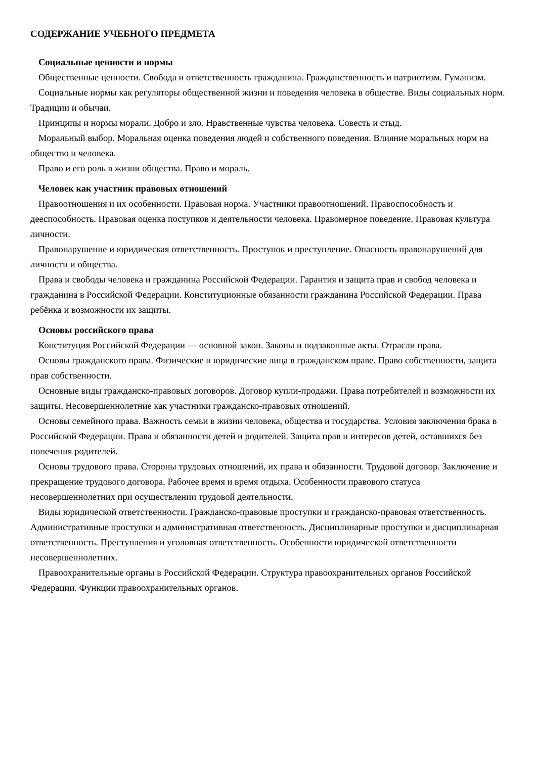СОДЕРЖАНИЕ УЧЕБНОГО ПРЕДМЕТА
Социальные ценности и нормы
Общественные ценности. Свобода и ответственность гражданина. Гражданственность и патриотизм. Гуманизм.
Социальные нормы как регуляторы общественной жизни и поведения человека в обществе. Виды социальных норм. Традиции и обычаи.
Принципы и нормы морали. Добро и зло. Нравственные чувства человека. Совесть и стыд.
Моральный выбор. Моральная оценка поведения людей и собственного поведения. Влияние моральных норм на общество и человека.
Право и его роль в жизни общества. Право и мораль.
Человек как участник правовых отношений
Правоотношения и их особенности. Правовая норма. Участники правоотношений. Правоспособность и дееспособность. Правовая оценка поступков и деятельности человека. Правомерное поведение. Правовая культура личности.
Правонарушение и юридическая ответственность. Проступок и преступление. Опасность правонарушений для личности и общества.
Права и свободы человека и гражданина Российской Федерации. Гарантия и защита прав и свобод человека и гражданина в Российской Федерации. Конституционные обязанности гражданина Российской Федерации. Права ребёнка и возможности их защиты.
Основы российского права
Конституция Российской Федерации — основной закон. Законы и подзаконные акты. Отрасли права.
Основы гражданского права. Физические и юридические лица в гражданском праве. Право собственности, защита прав собственности.
Основные виды гражданско-правовых договоров. Договор купли-продажи. Права потребителей и возможности их защиты. Несовершеннолетние как участники гражданско-правовых отношений.
Основы семейного права. Важность семьи в жизни человека, общества и государства. Условия заключения брака в Российской Федерации. Права и обязанности детей и родителей. Защита прав и интересов детей, оставшихся без попечения родителей.
Основы трудового права. Стороны трудовых отношений, их права и обязанности. Трудовой договор. Заключение и прекращение трудового договора. Рабочее время и время отдыха. Особенности правового статуса несовершеннолетних при осуществлении трудовой деятельности.
Виды юридической ответственности. Гражданско-правовые проступки и гражданско-правовая ответственность. Административные проступки и административная ответственность. Дисциплинарные проступки и дисциплинарная ответственность. Преступления и уголовная ответственность. Особенности юридической ответственности несовершеннолетних.
Правоохранительные органы в Российской Федерации. Структура правоохранительных органов Российской Федерации. Функции правоохранительных органов.